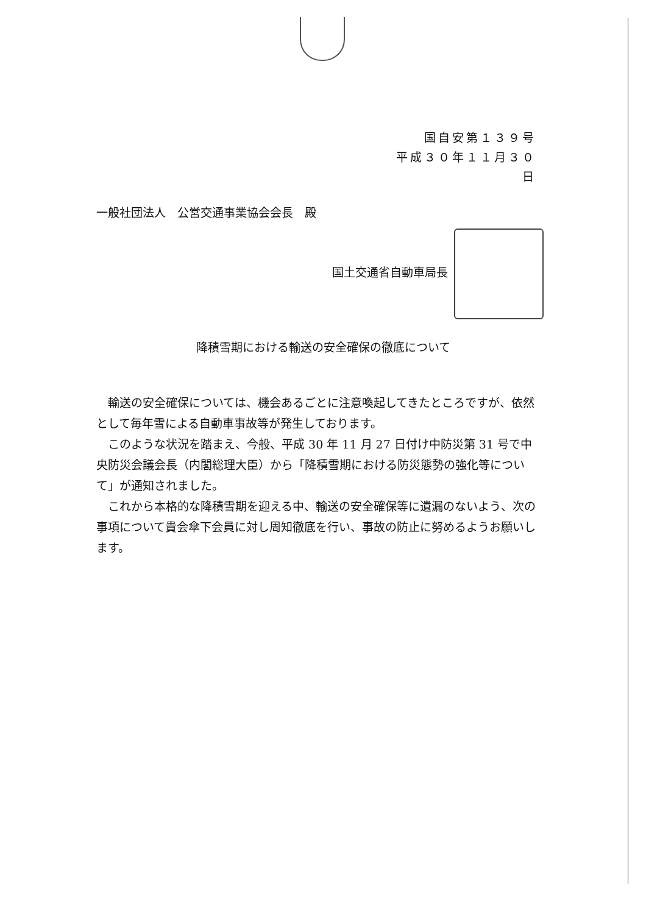国自安第１３９号
平成３０年１１月３０日
一般社団法人　公営交通事業協会会長　殿
国土交通省自動車局長
降積雪期における輸送の安全確保の徹底について
輸送の安全確保については、機会あるごとに注意喚起してきたところですが、依然として毎年雪による自動車事故等が発生しております。
このような状況を踏まえ、今般、平成 30 年 11 月 27 日付け中防災第 31 号で中央防災会議会長（内閣総理大臣）から「降積雪期における防災態勢の強化等について」が通知されました。
これから本格的な降積雪期を迎える中、輸送の安全確保等に遺漏のないよう、次の事項について貴会傘下会員に対し周知徹底を行い、事故の防止に努めるようお願いします。